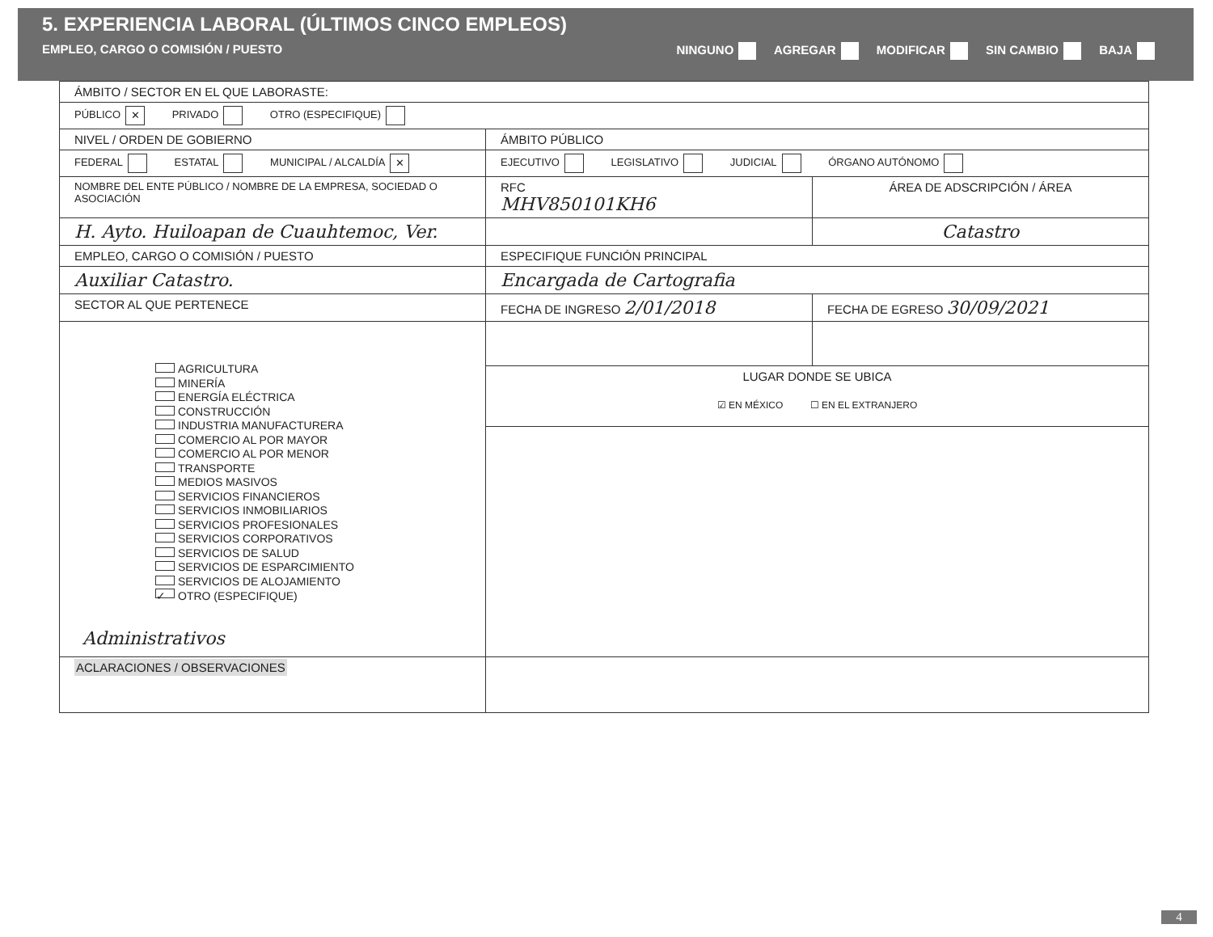5. EXPERIENCIA LABORAL (ÚLTIMOS CINCO EMPLEOS)
EMPLEO, CARGO O COMISIÓN / PUESTO NINGUNO AGREGAR MODIFICAR SIN CAMBIO BAJA
| ÁMBITO / SECTOR EN EL QUE LABORASTE: | | |
| PÚBLICO ✕ PRIVADO OTRO (ESPECIFIQUE) | | |
| NIVEL / ORDEN DE GOBIERNO | ÁMBITO PÚBLICO | |
| FEDERAL ESTATAL MUNICIPAL / ALCALDÍA ✕ | EJECUTIVO LEGISLATIVO JUDICIAL ÓRGANO AUTÓNOMO | |
| NOMBRE DEL ENTE PÚBLICO / NOMBRE DE LA EMPRESA, SOCIEDAD O ASOCIACIÓN | RFC MHV850101KH6 | ÁREA DE ADSCRIPCIÓN / ÁREA |
| H. Ayto. Huiloapan de Cuauhtemoc, Ver. | | Catastro |
| EMPLEO, CARGO O COMISIÓN / PUESTO | ESPECIFIQUE FUNCIÓN PRINCIPAL | |
| Auxiliar Catastro. | Encargada de Cartografia | |
| SECTOR AL QUE PERTENECE | FECHA DE INGRESO 2/01/2018 | FECHA DE EGRESO 30/09/2021 |
| AGRICULTURA MINERÍA ENERGÍA ELÉCTRICA CONSTRUCCIÓN INDUSTRIA MANUFACTURERA COMERCIO AL POR MAYOR COMERCIO AL POR MENOR TRANSPORTE MEDIOS MASIVOS SERVICIOS FINANCIEROS SERVICIOS INMOBILIARIOS SERVICIOS PROFESIONALES SERVICIOS CORPORATIVOS SERVICIOS DE SALUD SERVICIOS DE ESPARCIMIENTO SERVICIOS DE ALOJAMIENTO ✓ OTRO (ESPECIFIQUE) Administrativos | | |
| | LUGAR DONDE SE UBICA ☑ EN MÉXICO ☐ EN EL EXTRANJERO | |
| ACLARACIONES / OBSERVACIONES | | |
4